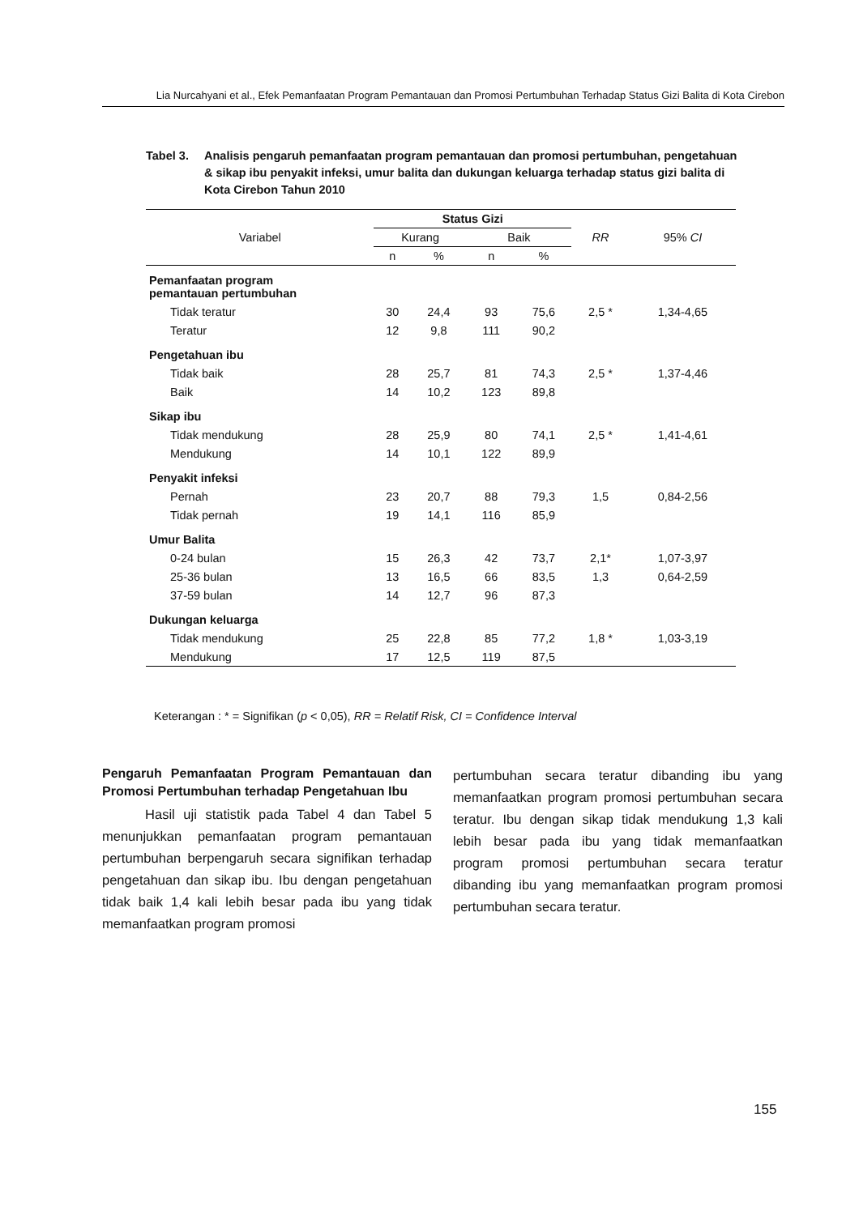Lia Nurcahyani et al., Efek Pemanfaatan Program Pemantauan dan Promosi Pertumbuhan Terhadap Status Gizi Balita di Kota Cirebon
Tabel 3. Analisis pengaruh pemanfaatan program pemantauan dan promosi pertumbuhan, pengetahuan & sikap ibu penyakit infeksi, umur balita dan dukungan keluarga terhadap status gizi balita di Kota Cirebon Tahun 2010
| Variabel | Status Gizi | | | | RR | 95% CI |
| --- | --- | --- | --- | --- | --- | --- |
| | Kurang | | Baik | | | |
| | n | % | n | % | | |
| Pemanfaatan program pemantauan pertumbuhan | | | | | | |
| Tidak teratur | 30 | 24,4 | 93 | 75,6 | 2,5 * | 1,34-4,65 |
| Teratur | 12 | 9,8 | 111 | 90,2 | | |
| Pengetahuan ibu | | | | | | |
| Tidak baik | 28 | 25,7 | 81 | 74,3 | 2,5 * | 1,37-4,46 |
| Baik | 14 | 10,2 | 123 | 89,8 | | |
| Sikap ibu | | | | | | |
| Tidak mendukung | 28 | 25,9 | 80 | 74,1 | 2,5 * | 1,41-4,61 |
| Mendukung | 14 | 10,1 | 122 | 89,9 | | |
| Penyakit infeksi | | | | | | |
| Pernah | 23 | 20,7 | 88 | 79,3 | 1,5 | 0,84-2,56 |
| Tidak pernah | 19 | 14,1 | 116 | 85,9 | | |
| Umur Balita | | | | | | |
| 0-24 bulan | 15 | 26,3 | 42 | 73,7 | 2,1* | 1,07-3,97 |
| 25-36 bulan | 13 | 16,5 | 66 | 83,5 | 1,3 | 0,64-2,59 |
| 37-59 bulan | 14 | 12,7 | 96 | 87,3 | | |
| Dukungan keluarga | | | | | | |
| Tidak mendukung | 25 | 22,8 | 85 | 77,2 | 1,8 * | 1,03-3,19 |
| Mendukung | 17 | 12,5 | 119 | 87,5 | | |
Keterangan : * = Signifikan (p < 0,05), RR = Relatif Risk, CI = Confidence Interval
Pengaruh Pemanfaatan Program Pemantauan dan Promosi Pertumbuhan terhadap Pengetahuan Ibu
Hasil uji statistik pada Tabel 4 dan Tabel 5 menunjukkan pemanfaatan program pemantauan pertumbuhan berpengaruh secara signifikan terhadap pengetahuan dan sikap ibu. Ibu dengan pengetahuan tidak baik 1,4 kali lebih besar pada ibu yang tidak memanfaatkan program promosi
pertumbuhan secara teratur dibanding ibu yang memanfaatkan program promosi pertumbuhan secara teratur. Ibu dengan sikap tidak mendukung 1,3 kali lebih besar pada ibu yang tidak memanfaatkan program promosi pertumbuhan secara teratur dibanding ibu yang memanfaatkan program promosi pertumbuhan secara teratur.
155